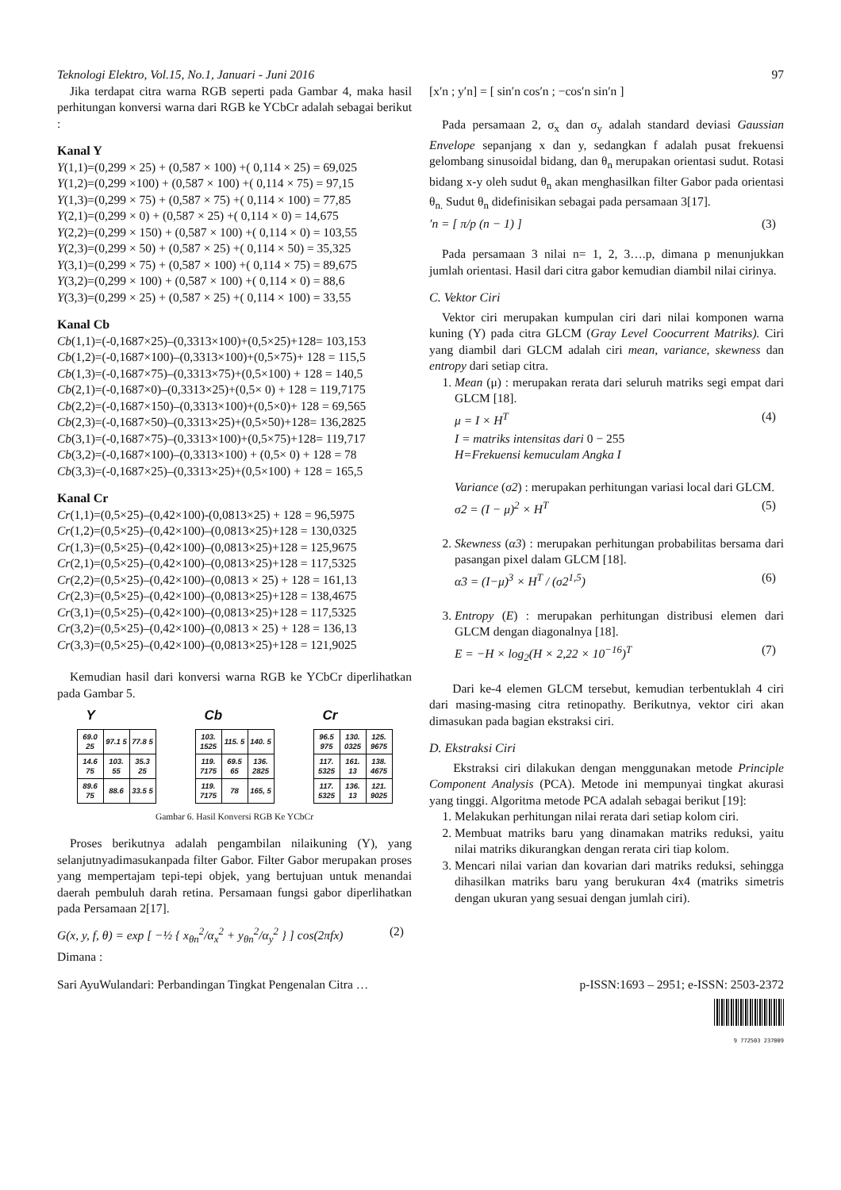Teknologi Elektro, Vol.15, No.1, Januari - Juni 2016 97
Jika terdapat citra warna RGB seperti pada Gambar 4, maka hasil perhitungan konversi warna dari RGB ke YCbCr adalah sebagai berikut :
Kanal Y
Y(1,1)=(0,299 × 25) + (0,587 × 100) +( 0,114 × 25) = 69,025
Y(1,2)=(0,299 ×100) + (0,587 × 100) +( 0,114 × 75) = 97,15
Y(1,3)=(0,299 × 75) + (0,587 × 75) +( 0,114 × 100) = 77,85
Y(2,1)=(0,299 × 0) + (0,587 × 25) +( 0,114 × 0) = 14,675
Y(2,2)=(0,299 × 150) + (0,587 × 100) +( 0,114 × 0) = 103,55
Y(2,3)=(0,299 × 50) + (0,587 × 25) +( 0,114 × 50) = 35,325
Y(3,1)=(0,299 × 75) + (0,587 × 100) +( 0,114 × 75) = 89,675
Y(3,2)=(0,299 × 100) + (0,587 × 100) +( 0,114 × 0) = 88,6
Y(3,3)=(0,299 × 25) + (0,587 × 25) +( 0,114 × 100) = 33,55
Kanal Cb
Cb(1,1)=(-0,1687×25)–(0,3313×100)+(0,5×25)+128= 103,153
Cb(1,2)=(-0,1687×100)–(0,3313×100)+(0,5×75)+ 128 = 115,5
Cb(1,3)=(-0,1687×75)–(0,3313×75)+(0,5×100) + 128 = 140,5
Cb(2,1)=(-0,1687×0)–(0,3313×25)+(0,5× 0) + 128 = 119,7175
Cb(2,2)=(-0,1687×150)–(0,3313×100)+(0,5×0)+ 128 = 69,565
Cb(2,3)=(-0,1687×50)–(0,3313×25)+(0,5×50)+128= 136,2825
Cb(3,1)=(-0,1687×75)–(0,3313×100)+(0,5×75)+128= 119,717
Cb(3,2)=(-0,1687×100)–(0,3313×100) + (0,5× 0) + 128 = 78
Cb(3,3)=(-0,1687×25)–(0,3313×25)+(0,5×100) + 128 = 165,5
Kanal Cr
Cr(1,1)=(0,5×25)–(0,42×100)-(0,0813×25) + 128 = 96,5975
Cr(1,2)=(0,5×25)–(0,42×100)–(0,0813×25)+128 = 130,0325
Cr(1,3)=(0,5×25)–(0,42×100)–(0,0813×25)+128 = 125,9675
Cr(2,1)=(0,5×25)–(0,42×100)–(0,0813×25)+128 = 117,5325
Cr(2,2)=(0,5×25)–(0,42×100)–(0,0813 × 25) + 128 = 161,13
Cr(2,3)=(0,5×25)–(0,42×100)–(0,0813×25)+128 = 138,4675
Cr(3,1)=(0,5×25)–(0,42×100)–(0,0813×25)+128 = 117,5325
Cr(3,2)=(0,5×25)–(0,42×100)–(0,0813 × 25) + 128 = 136,13
Cr(3,3)=(0,5×25)–(0,42×100)–(0,0813×25)+128 = 121,9025
Kemudian hasil dari konversi warna RGB ke YCbCr diperlihatkan pada Gambar 5.
Y
| 69.0 25 | 97.1 5 | 77.8 5 |
| 14.6 75 | 103. 55 | 35.3 25 |
| 89.6 75 | 88.6 | 33.5 5 |
Cb
| 103. 1525 | 115. 5 | 140. 5 |
| 119. 7175 | 69.5 65 | 136. 2825 |
| 119. 7175 | 78 | 165, 5 |
Cr
| 96.5 975 | 130. 0325 | 125. 9675 |
| 117. 5325 | 161. 13 | 138. 4675 |
| 117. 5325 | 136. 13 | 121. 9025 |
Gambar 6. Hasil Konversi RGB Ke YCbCr
Proses berikutnya adalah pengambilan nilaikuning (Y), yang selanjutnyadimasukanpada filter Gabor. Filter Gabor merupakan proses yang mempertajam tepi-tepi objek, yang bertujuan untuk menandai daerah pembuluh darah retina. Persamaan fungsi gabor diperlihatkan pada Persamaan 2[17].
G(x, y, f, θ) = exp [ −½ { x<sub>θn</sub><sup>2</sup>/α<sub>x</sub><sup>2</sup> + y<sub>θn</sub><sup>2</sup>/α<sub>y</sub><sup>2</sup> } ] cos(2πfx) (2)
Dimana :
[x′n ; y′n] = [ sin′n cos′n ; −cos′n sin′n ]
Pada persamaan 2, σ<sub>x</sub> dan σ<sub>y</sub> adalah standard deviasi Gaussian Envelope sepanjang x dan y, sedangkan f adalah pusat frekuensi gelombang sinusoidal bidang, dan θ<sub>n</sub> merupakan orientasi sudut. Rotasi bidang x-y oleh sudut θ<sub>n</sub> akan menghasilkan filter Gabor pada orientasi θ<sub>n.</sub> Sudut θ<sub>n</sub> didefinisikan sebagai pada persamaan 3[17].
′n = [ π/p (n − 1) ] (3)
Pada persamaan 3 nilai n= 1, 2, 3….p, dimana p menunjukkan jumlah orientasi. Hasil dari citra gabor kemudian diambil nilai cirinya.
C. Vektor Ciri
Vektor ciri merupakan kumpulan ciri dari nilai komponen warna kuning (Y) pada citra GLCM (Gray Level Coocurrent Matriks). Ciri yang diambil dari GLCM adalah ciri mean, variance, skewness dan entropy dari setiap citra.
1. Mean (μ) : merupakan rerata dari seluruh matriks segi empat dari GLCM [18].
μ = I × H<sup>T</sup> (4)
I = matriks intensitas dari 0 − 255
H=Frekuensi kemuculam Angka I
Variance (σ2) : merupakan perhitungan variasi local dari GLCM.
σ2 = (I − μ)<sup>2</sup> × H<sup>T</sup> (5)
2. Skewness (α3) : merupakan perhitungan probabilitas bersama dari pasangan pixel dalam GLCM [18].
α3 = (I−μ)<sup>3</sup> × H<sup>T</sup> / (σ2<sup>1,5</sup>) (6)
3. Entropy (E) : merupakan perhitungan distribusi elemen dari GLCM dengan diagonalnya [18].
E = −H × log<sub>2</sub>(H × 2,22 × 10<sup>−16</sup>)<sup>T</sup> (7)
Dari ke-4 elemen GLCM tersebut, kemudian terbentuklah 4 ciri dari masing-masing citra retinopathy. Berikutnya, vektor ciri akan dimasukan pada bagian ekstraksi ciri.
D. Ekstraksi Ciri
Ekstraksi ciri dilakukan dengan menggunakan metode Principle Component Analysis (PCA). Metode ini mempunyai tingkat akurasi yang tinggi. Algoritma metode PCA adalah sebagai berikut [19]:
1. Melakukan perhitungan nilai rerata dari setiap kolom ciri.
2. Membuat matriks baru yang dinamakan matriks reduksi, yaitu nilai matriks dikurangkan dengan rerata ciri tiap kolom.
3. Mencari nilai varian dan kovarian dari matriks reduksi, sehingga dihasilkan matriks baru yang berukuran 4x4 (matriks simetris dengan ukuran yang sesuai dengan jumlah ciri).
Sari AyuWulandari: Perbandingan Tingkat Pengenalan Citra … p-ISSN:1693 – 2951; e-ISSN: 2503-2372
9 772503 237009